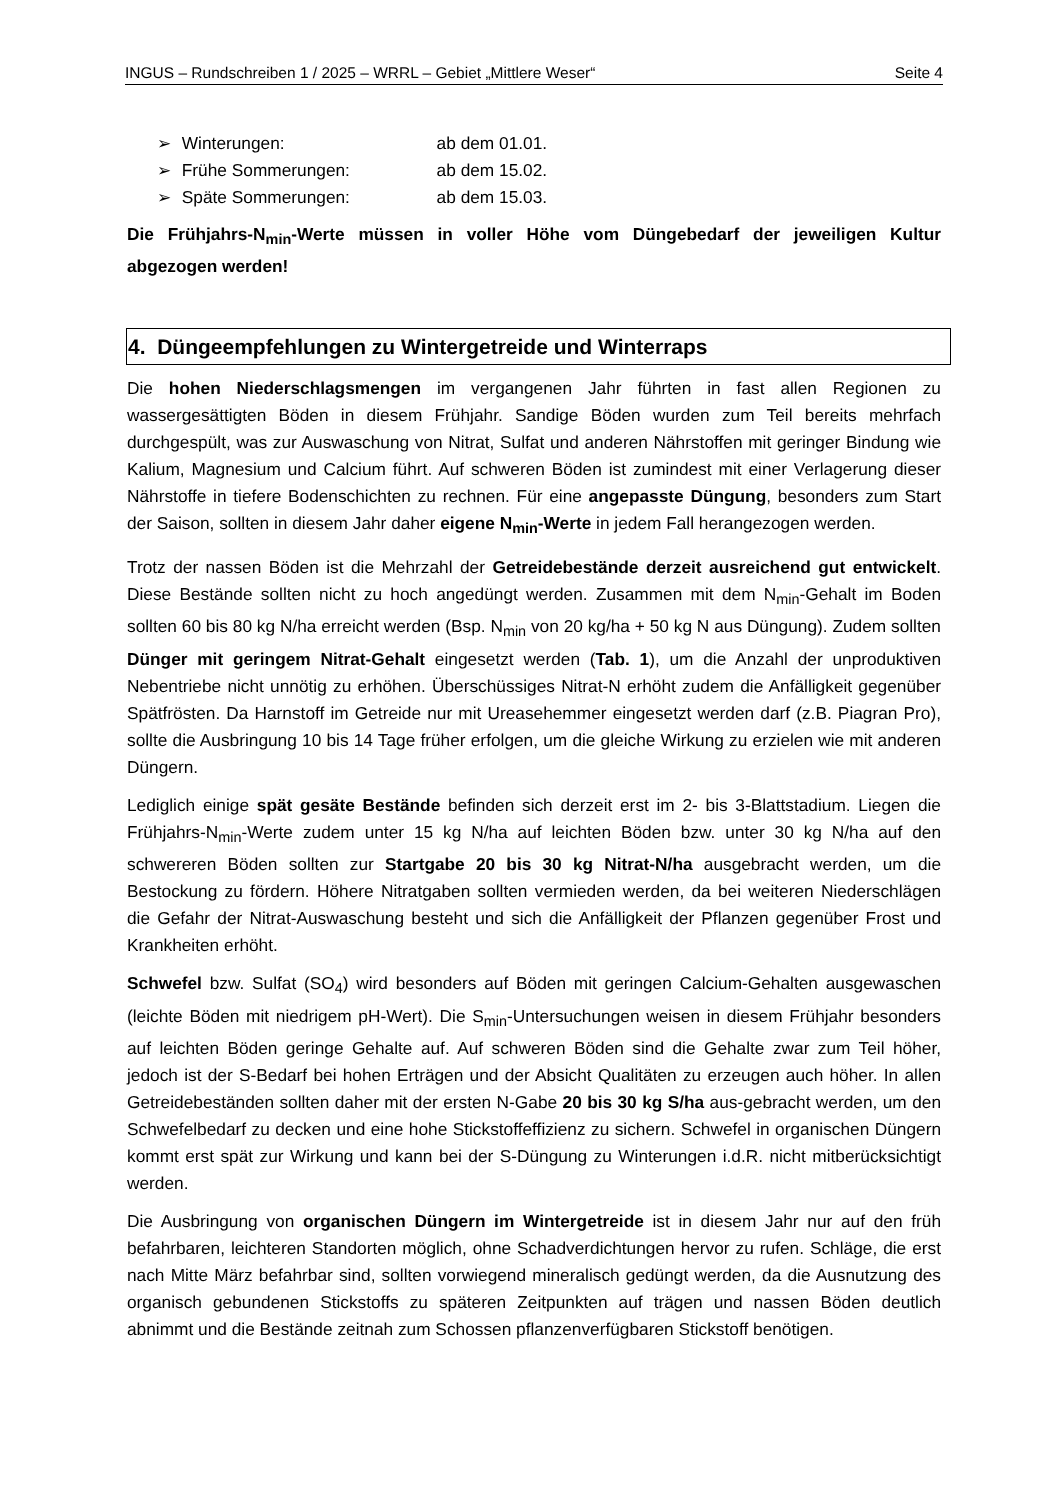INGUS – Rundschreiben 1 / 2025 – WRRL – Gebiet „Mittlere Weser“Seite 4
➢ Winterungen: ab dem 01.01.
➢ Frühe Sommerungen: ab dem 15.02.
➢ Späte Sommerungen: ab dem 15.03.
Die Frühjahrs-N<sub>min</sub>-Werte müssen in voller Höhe vom Düngebedarf der jeweiligen Kultur abgezogen werden!
4. Düngeempfehlungen zu Wintergetreide und Winterraps
Die hohen Niederschlagsmengen im vergangenen Jahr führten in fast allen Regionen zu wassergesättigten Böden in diesem Frühjahr. Sandige Böden wurden zum Teil bereits mehrfach durchgespült, was zur Auswaschung von Nitrat, Sulfat und anderen Nährstoffen mit geringer Bindung wie Kalium, Magnesium und Calcium führt. Auf schweren Böden ist zumindest mit einer Verlagerung dieser Nährstoffe in tiefere Bodenschichten zu rechnen. Für eine angepasste Düngung, besonders zum Start der Saison, sollten in diesem Jahr daher eigene N<sub>min</sub>-Werte in jedem Fall herangezogen werden.
Trotz der nassen Böden ist die Mehrzahl der Getreidebestände derzeit ausreichend gut entwickelt. Diese Bestände sollten nicht zu hoch angedüngt werden. Zusammen mit dem N<sub>min</sub>-Gehalt im Boden sollten 60 bis 80 kg N/ha erreicht werden (Bsp. N<sub>min</sub> von 20 kg/ha + 50 kg N aus Düngung). Zudem sollten Dünger mit geringem Nitrat-Gehalt eingesetzt werden (Tab. 1), um die Anzahl der unproduktiven Nebentriebe nicht unnötig zu erhöhen. Überschüssiges Nitrat-N erhöht zudem die Anfälligkeit gegenüber Spätfrösten. Da Harnstoff im Getreide nur mit Ureasehemmer eingesetzt werden darf (z.B. Piagran Pro), sollte die Ausbringung 10 bis 14 Tage früher erfolgen, um die gleiche Wirkung zu erzielen wie mit anderen Düngern.
Lediglich einige spät gesäte Bestände befinden sich derzeit erst im 2- bis 3-Blattstadium. Liegen die Frühjahrs-N<sub>min</sub>-Werte zudem unter 15 kg N/ha auf leichten Böden bzw. unter 30 kg N/ha auf den schwereren Böden sollten zur Startgabe 20 bis 30 kg Nitrat-N/ha ausgebracht werden, um die Bestockung zu fördern. Höhere Nitratgaben sollten vermieden werden, da bei weiteren Niederschlägen die Gefahr der Nitrat-Auswaschung besteht und sich die Anfälligkeit der Pflanzen gegenüber Frost und Krankheiten erhöht.
Schwefel bzw. Sulfat (SO<sub>4</sub>) wird besonders auf Böden mit geringen Calcium-Gehalten ausgewaschen (leichte Böden mit niedrigem pH-Wert). Die S<sub>min</sub>-Untersuchungen weisen in diesem Frühjahr besonders auf leichten Böden geringe Gehalte auf. Auf schweren Böden sind die Gehalte zwar zum Teil höher, jedoch ist der S-Bedarf bei hohen Erträgen und der Absicht Qualitäten zu erzeugen auch höher. In allen Getreidebeständen sollten daher mit der ersten N-Gabe 20 bis 30 kg S/ha aus-gebracht werden, um den Schwefelbedarf zu decken und eine hohe Stickstoffeffizienz zu sichern. Schwefel in organischen Düngern kommt erst spät zur Wirkung und kann bei der S-Düngung zu Winterungen i.d.R. nicht mitberücksichtigt werden.
Die Ausbringung von organischen Düngern im Wintergetreide ist in diesem Jahr nur auf den früh befahrbaren, leichteren Standorten möglich, ohne Schadverdichtungen hervor zu rufen. Schläge, die erst nach Mitte März befahrbar sind, sollten vorwiegend mineralisch gedüngt werden, da die Ausnutzung des organisch gebundenen Stickstoffs zu späteren Zeitpunkten auf trägen und nassen Böden deutlich abnimmt und die Bestände zeitnah zum Schossen pflanzenverfügbaren Stickstoff benötigen.